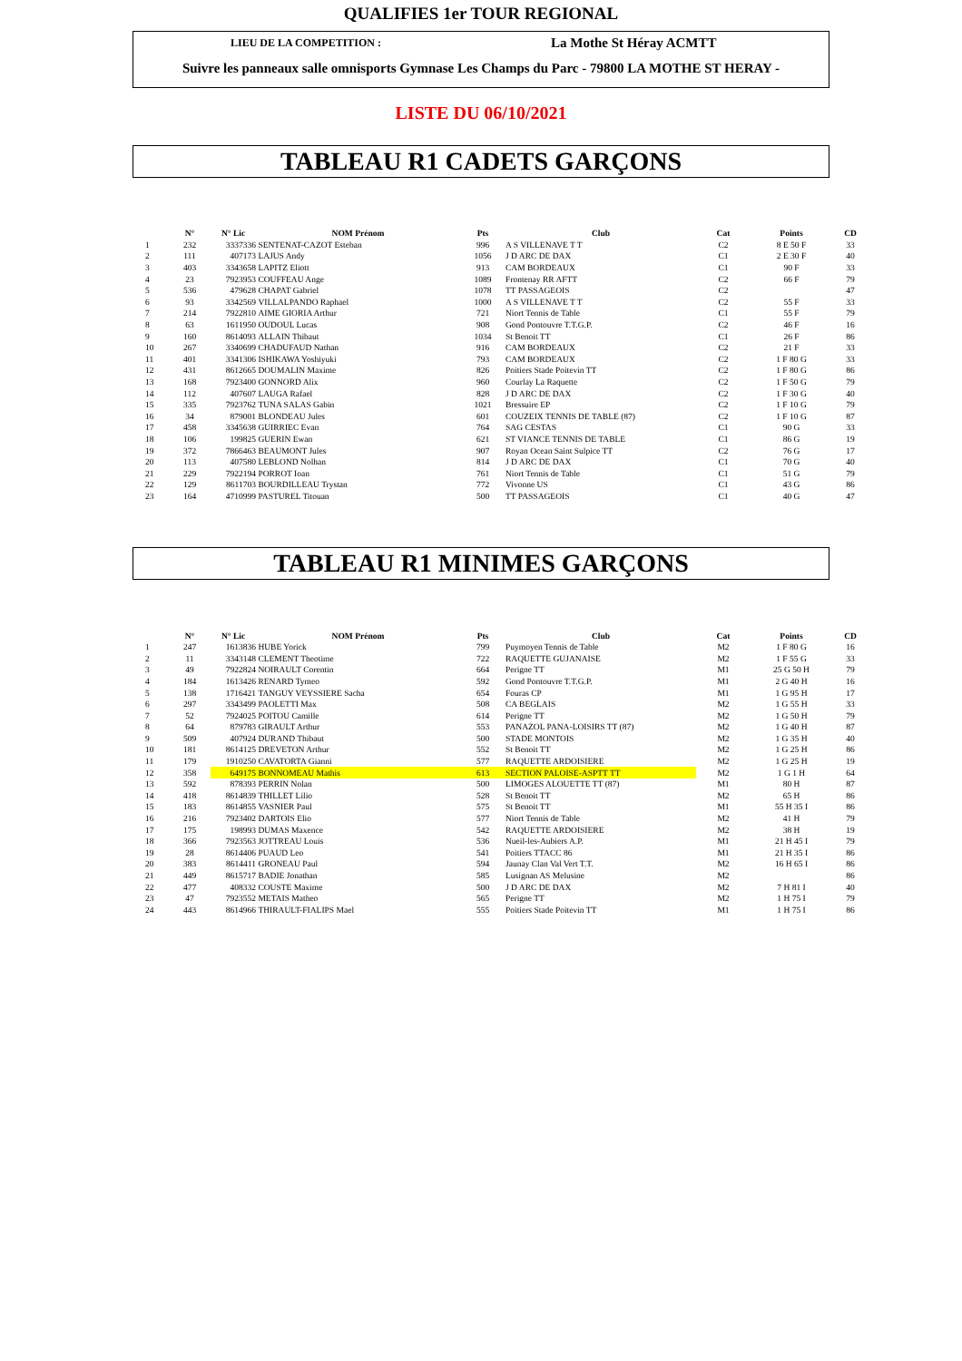QUALIFIES 1er TOUR REGIONAL
LIEU DE LA COMPETITION :
La Mothe St Héray ACMTT
Suivre les panneaux salle omnisports Gymnase Les Champs du Parc - 79800 LA MOTHE ST HERAY -
LISTE DU 06/10/2021
TABLEAU R1 CADETS GARÇONS
| | N° | N° Lic | NOM Prénom | Pts | Club | Cat | Points | CD |
| --- | --- | --- | --- | --- | --- | --- | --- | --- |
| 1 | 232 | 3337336 | SENTENAT-CAZOT Esteban | 996 | A S VILLENAVE T T | C2 | 8 E 50 F | 33 |
| 2 | 111 | 407173 | LAJUS Andy | 1056 | J D ARC DE DAX | C1 | 2 E 30 F | 40 |
| 3 | 403 | 3343658 | LAPITZ Eliott | 913 | CAM BORDEAUX | C1 | 90 F | 33 |
| 4 | 23 | 7923953 | COUFFEAU Ange | 1089 | Frontenay RR AFTT | C2 | 66 F | 79 |
| 5 | 536 | 479628 | CHAPAT Gabriel | 1078 | TT PASSAGEOIS | C2 | | 47 |
| 6 | 93 | 3342569 | VILLALPANDO Raphael | 1000 | A S VILLENAVE T T | C2 | 55 F | 33 |
| 7 | 214 | 7922810 | AIME GIORIA Arthur | 721 | Niort Tennis de Table | C1 | 55 F | 79 |
| 8 | 63 | 1611950 | OUDOUL Lucas | 908 | Gond Pontouvre T.T.G.P. | C2 | 46 F | 16 |
| 9 | 160 | 8614093 | ALLAIN Thibaut | 1034 | St Benoit TT | C1 | 26 F | 86 |
| 10 | 267 | 3340699 | CHADUFAUD Nathan | 916 | CAM BORDEAUX | C2 | 21 F | 33 |
| 11 | 401 | 3341306 | ISHIKAWA Yoshiyuki | 793 | CAM BORDEAUX | C2 | 1 F 80 G | 33 |
| 12 | 431 | 8612665 | DOUMALIN Maxime | 826 | Poitiers Stade Poitevin TT | C2 | 1 F 80 G | 86 |
| 13 | 168 | 7923400 | GONNORD Alix | 960 | Courlay La Raquette | C2 | 1 F 50 G | 79 |
| 14 | 112 | 407607 | LAUGA Rafael | 828 | J D ARC DE DAX | C2 | 1 F 30 G | 40 |
| 15 | 335 | 7923762 | TUNA SALAS Gabin | 1021 | Bressuire EP | C2 | 1 F 10 G | 79 |
| 16 | 34 | 879001 | BLONDEAU Jules | 601 | COUZEIX TENNIS DE TABLE (87) | C2 | 1 F 10 G | 87 |
| 17 | 458 | 3345638 | GUIRRIEC Evan | 764 | SAG CESTAS | C1 | 90 G | 33 |
| 18 | 106 | 199825 | GUERIN Ewan | 621 | ST VIANCE TENNIS DE TABLE | C1 | 86 G | 19 |
| 19 | 372 | 7866463 | BEAUMONT Jules | 907 | Royan Ocean Saint Sulpice TT | C2 | 76 G | 17 |
| 20 | 113 | 407580 | LEBLOND Nolhan | 814 | J D ARC DE DAX | C1 | 70 G | 40 |
| 21 | 229 | 7922194 | PORROT Ioan | 761 | Niort Tennis de Table | C1 | 51 G | 79 |
| 22 | 129 | 8611703 | BOURDILLEAU Trystan | 772 | Vivonne US | C1 | 43 G | 86 |
| 23 | 164 | 4710999 | PASTUREL Titouan | 500 | TT PASSAGEOIS | C1 | 40 G | 47 |
TABLEAU R1 MINIMES GARÇONS
| | N° | N° Lic | NOM Prénom | Pts | Club | Cat | Points | CD |
| --- | --- | --- | --- | --- | --- | --- | --- | --- |
| 1 | 247 | 1613836 | HUBE Yorick | 799 | Puymoyen Tennis de Table | M2 | 1 F 80 G | 16 |
| 2 | 11 | 3343148 | CLEMENT Theotime | 722 | RAQUETTE GUJANAISE | M2 | 1 F 55 G | 33 |
| 3 | 49 | 7922824 | NOIRAULT Corentin | 664 | Perigne TT | M1 | 25 G 50 H | 79 |
| 4 | 184 | 1613426 | RENARD Tymeo | 592 | Gond Pontouvre T.T.G.P. | M1 | 2 G 40 H | 16 |
| 5 | 138 | 1716421 | TANGUY VEYSSIERE Sacha | 654 | Fouras CP | M1 | 1 G 95 H | 17 |
| 6 | 297 | 3343499 | PAOLETTI Max | 508 | CA BEGLAIS | M2 | 1 G 55 H | 33 |
| 7 | 52 | 7924025 | POITOU Camille | 614 | Perigne TT | M2 | 1 G 50 H | 79 |
| 8 | 64 | 879783 | GIRAULT Arthur | 553 | PANAZOL PANA-LOISIRS TT (87) | M2 | 1 G 40 H | 87 |
| 9 | 509 | 407924 | DURAND Thibaut | 500 | STADE MONTOIS | M2 | 1 G 35 H | 40 |
| 10 | 181 | 8614125 | DREVETON Arthur | 552 | St Benoit TT | M2 | 1 G 25 H | 86 |
| 11 | 179 | 1910250 | CAVATORTA Gianni | 577 | RAQUETTE ARDOISIERE | M2 | 1 G 25 H | 19 |
| 12 | 358 | 649175 | BONNOMEAU Mathis | 613 | SECTION PALOISE-ASPTT TT | M2 | 1 G 1 H | 64 |
| 13 | 592 | 878393 | PERRIN Nolan | 500 | LIMOGES ALOUETTE TT (87) | M1 | 80 H | 87 |
| 14 | 418 | 8614839 | THILLET Lilio | 528 | St Benoit TT | M2 | 65 H | 86 |
| 15 | 183 | 8614855 | VASNIER Paul | 575 | St Benoit TT | M1 | 55 H 35 I | 86 |
| 16 | 216 | 7923402 | DARTOIS Elio | 577 | Niort Tennis de Table | M2 | 41 H | 79 |
| 17 | 175 | 198993 | DUMAS Maxence | 542 | RAQUETTE ARDOISIERE | M2 | 38 H | 19 |
| 18 | 366 | 7923563 | JOTTREAU Louis | 536 | Nueil-les-Aubiers A.P. | M1 | 21 H 45 I | 79 |
| 19 | 28 | 8614406 | PUAUD Leo | 541 | Poitiers TTACC 86 | M1 | 21 H 35 I | 86 |
| 20 | 383 | 8614411 | GRONEAU Paul | 594 | Jaunay Clan Val Vert T.T. | M2 | 16 H 65 I | 86 |
| 21 | 449 | 8615717 | BADIE Jonathan | 585 | Lusignan AS Melusine | M2 | | 86 |
| 22 | 477 | 408332 | COUSTE Maxime | 500 | J D ARC DE DAX | M2 | 7 H 81 I | 40 |
| 23 | 47 | 7923552 | METAIS Matheo | 565 | Perigne TT | M2 | 1 H 75 I | 79 |
| 24 | 443 | 8614966 | THIRAULT-FIALIPS Mael | 555 | Poitiers Stade Poitevin TT | M1 | 1 H 75 I | 86 |